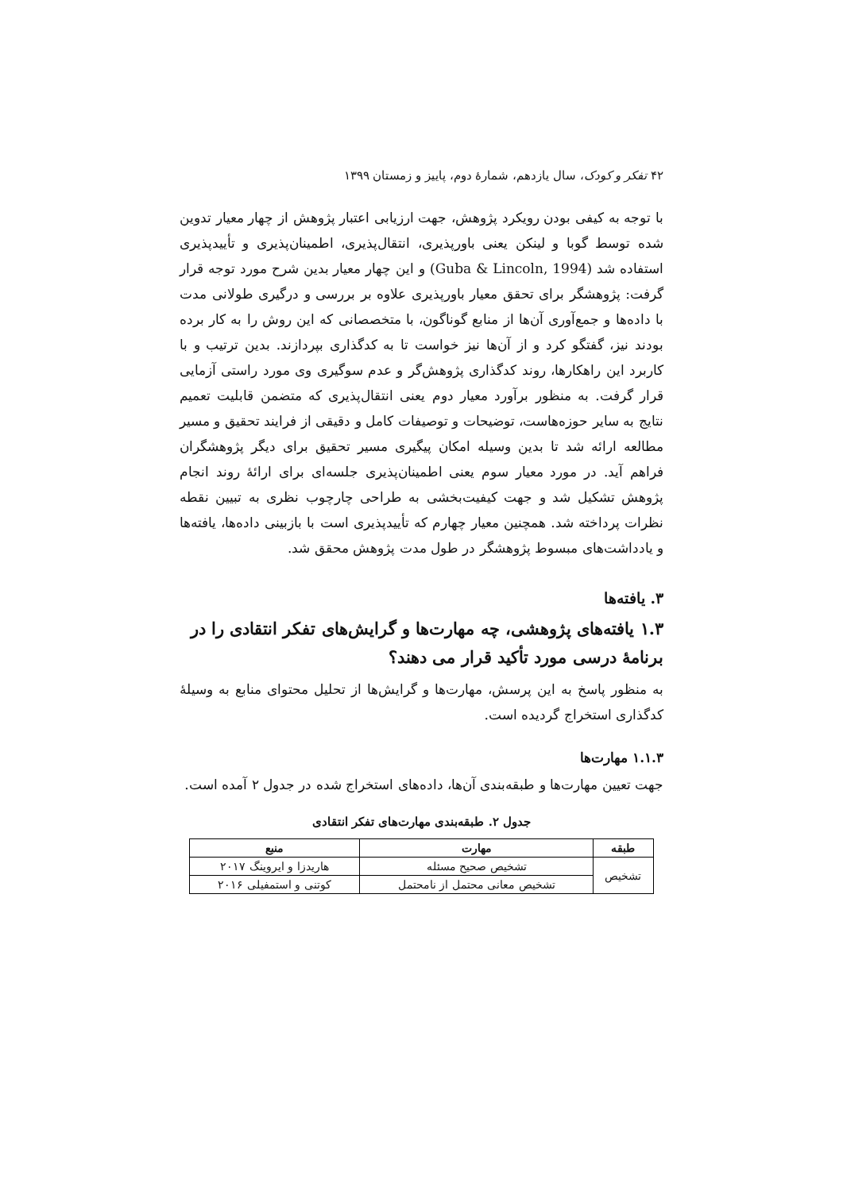۴۲ تفکر و کودک، سال یازدهم، شمارهٔ دوم، پاییز و زمستان ۱۳۹۹
با توجه به کیفی بودن رویکرد پژوهش، جهت ارزیابی اعتبار پژوهش از چهار معیار تدوین شده توسط گوبا و لینکن یعنی باورپذیری، انتقال‌پذیری، اطمینان‌پذیری و تأییدپذیری استفاده شد (Guba & Lincoln, 1994) و این چهار معیار بدین شرح مورد توجه قرار گرفت: پژوهشگر برای تحقق معیار باورپذیری علاوه بر بررسی و درگیری طولانی مدت با داده‌ها و جمع‌آوری آن‌ها از منابع گوناگون، با متخصصانی که این روش را به کار برده بودند نیز، گفتگو کرد و از آن‌ها نیز خواست تا به کدگذاری بپردازند. بدین ترتیب و با کاربرد این راهکارها، روند کدگذاری پژوهش‌گر و عدم سوگیری وی مورد راستی آزمایی قرار گرفت. به منظور برآورد معیار دوم یعنی انتقال‌پذیری که متضمن قابلیت تعمیم نتایج به سایر حوزه‌هاست، توضیحات و توصیفات کامل و دقیقی از فرایند تحقیق و مسیر مطالعه ارائه شد تا بدین وسیله امکان پیگیری مسیر تحقیق برای دیگر پژوهشگران فراهم آید. در مورد معیار سوم یعنی اطمینان‌پذیری جلسه‌ای برای ارائهٔ روند انجام پژوهش تشکیل شد و جهت کیفیت‌بخشی به طراحی چارچوب نظری به تبیین نقطه نظرات پرداخته شد. همچنین معیار چهارم که تأییدپذیری است با بازبینی داده‌ها، یافته‌ها و یادداشت‌های مبسوط پژوهشگر در طول مدت پژوهش محقق شد.
۳. یافته‌ها
۱.۳ یافته‌های پژوهشی، چه مهارت‌ها و گرایش‌های تفکر انتقادی را در برنامهٔ درسی مورد تأکید قرار می دهند؟
به منظور پاسخ به این پرسش، مهارت‌ها و گرایش‌ها از تحلیل محتوای منابع به وسیلهٔ کدگذاری استخراج گردیده است.
۱.۱.۳ مهارت‌ها
جهت تعیین مهارت‌ها و طبقه‌بندی آن‌ها، داده‌های استخراج شده در جدول ۲ آمده است.
جدول ۲. طبقه‌بندی مهارت‌های تفکر انتقادی
| طبقه | مهارت | منبع |
| --- | --- | --- |
| تشخیص | تشخیص صحیح مسئله | هاریدزا و ایروینگ ۲۰۱۷ |
| | تشخیص معانی محتمل از نامحتمل | کوتنی و استمفیلی ۲۰۱۶ |